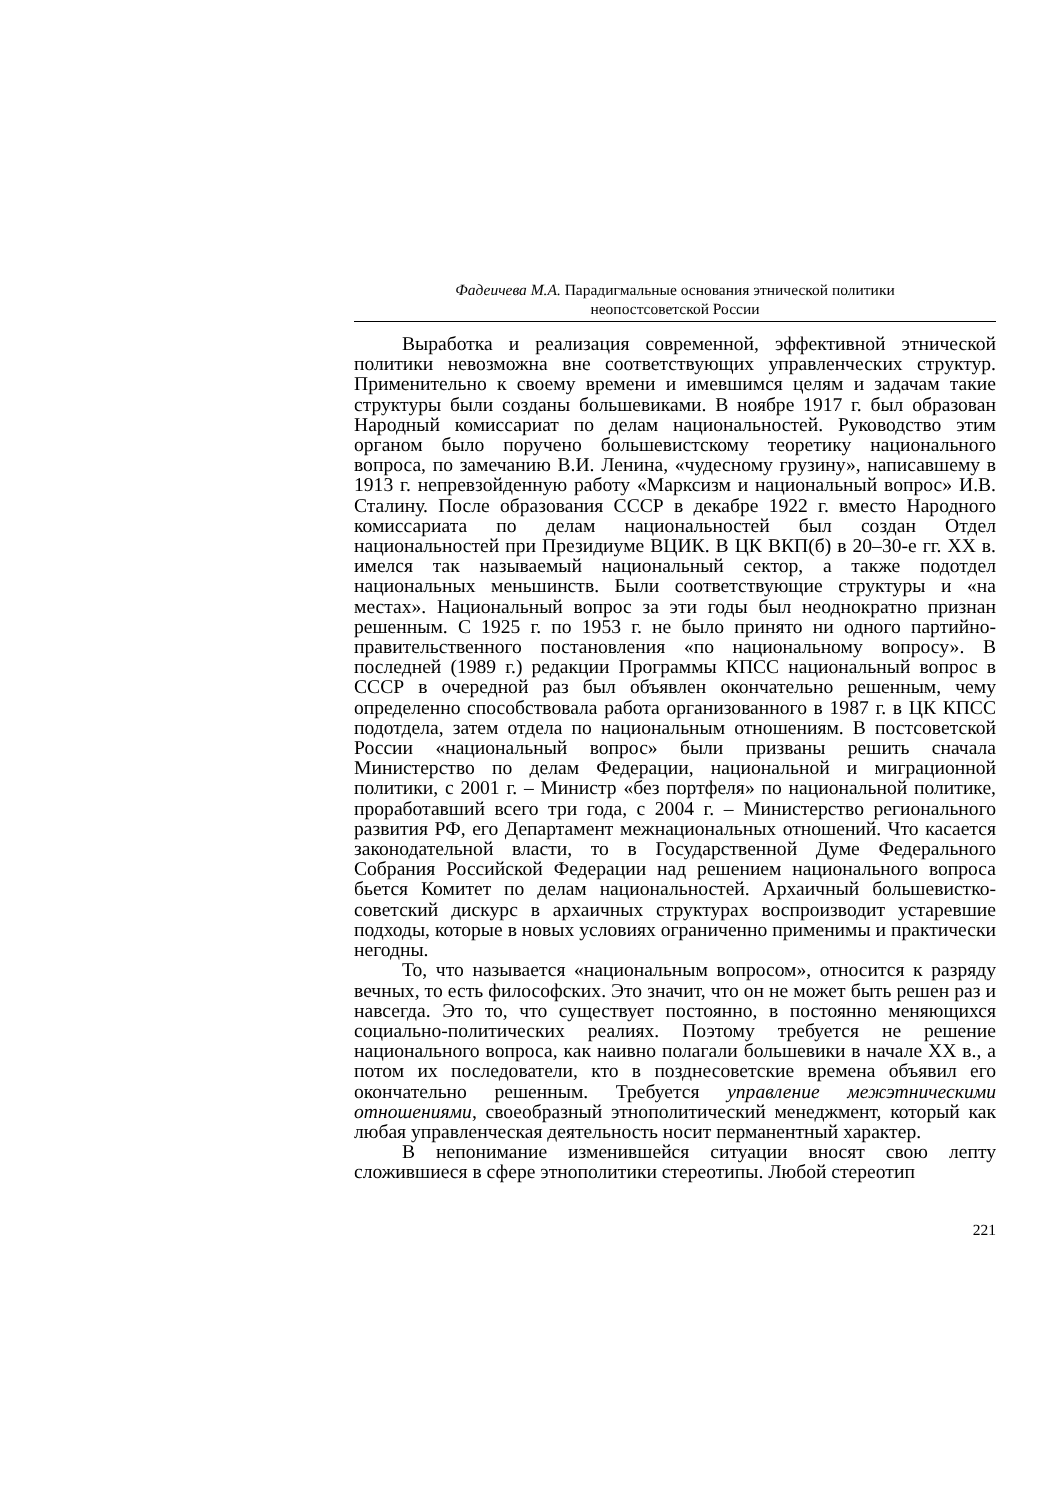Фадеичева М.А. Парадигмальные основания этнической политики
неопостсоветской России
Выработка и реализация современной, эффективной этнической политики невозможна вне соответствующих управленческих структур. Применительно к своему времени и имевшимся целям и задачам такие структуры были созданы большевиками. В ноябре 1917 г. был образован Народный комиссариат по делам национальностей. Руководство этим органом было поручено большевистскому теоретику национального вопроса, по замечанию В.И. Ленина, «чудесному грузину», написавшему в 1913 г. непревзойденную работу «Марксизм и национальный вопрос» И.В. Сталину. После образования СССР в декабре 1922 г. вместо Народного комиссариата по делам национальностей был создан Отдел национальностей при Президиуме ВЦИК. В ЦК ВКП(б) в 20–30-е гг. XX в. имелся так называемый национальный сектор, а также подотдел национальных меньшинств. Были соответствующие структуры и «на местах». Национальный вопрос за эти годы был неоднократно признан решенным. С 1925 г. по 1953 г. не было принято ни одного партийно-правительственного постановления «по национальному вопросу». В последней (1989 г.) редакции Программы КПСС национальный вопрос в СССР в очередной раз был объявлен окончательно решенным, чему определенно способствовала работа организованного в 1987 г. в ЦК КПСС подотдела, затем отдела по национальным отношениям. В постсоветской России «национальный вопрос» были призваны решить сначала Министерство по делам Федерации, национальной и миграционной политики, с 2001 г. – Министр «без портфеля» по национальной политике, проработавший всего три года, с 2004 г. – Министерство регионального развития РФ, его Департамент межнациональных отношений. Что касается законодательной власти, то в Государственной Думе Федерального Собрания Российской Федерации над решением национального вопроса бьется Комитет по делам национальностей. Архаичный большевистко-советский дискурс в архаичных структурах воспроизводит устаревшие подходы, которые в новых условиях ограниченно применимы и практически негодны.
То, что называется «национальным вопросом», относится к разряду вечных, то есть философских. Это значит, что он не может быть решен раз и навсегда. Это то, что существует постоянно, в постоянно меняющихся социально-политических реалиях. Поэтому требуется не решение национального вопроса, как наивно полагали большевики в начале XX в., а потом их последователи, кто в позднесоветские времена объявил его окончательно решенным. Требуется управление межэтническими отношениями, своеобразный этнополитический менеджмент, который как любая управленческая деятельность носит перманентный характер.
В непонимание изменившейся ситуации вносят свою лепту сложившиеся в сфере этнополитики стереотипы. Любой стереотип
221